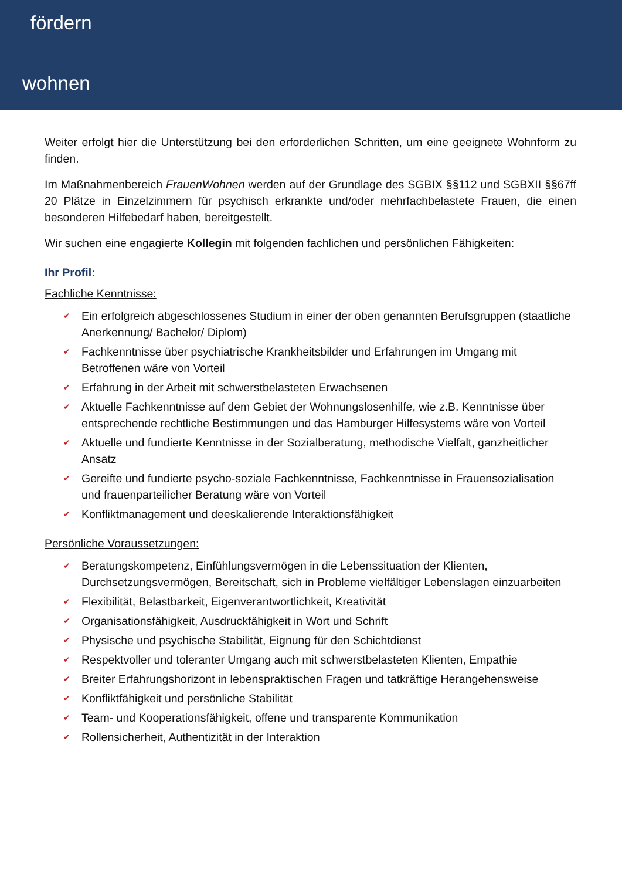fördern
wohnen
Weiter erfolgt hier die Unterstützung bei den erforderlichen Schritten, um eine geeignete Wohnform zu finden.
Im Maßnahmenbereich FrauenWohnen werden auf der Grundlage des SGBIX §§112 und SGBXII §§67ff 20 Plätze in Einzelzimmern für psychisch erkrankte und/oder mehrfachbelastete Frauen, die einen besonderen Hilfebedarf haben, bereitgestellt.
Wir suchen eine engagierte Kollegin mit folgenden fachlichen und persönlichen Fähigkeiten:
Ihr Profil:
Fachliche Kenntnisse:
✔ Ein erfolgreich abgeschlossenes Studium in einer der oben genannten Berufsgruppen (staatliche Anerkennung/ Bachelor/ Diplom)
✔ Fachkenntnisse über psychiatrische Krankheitsbilder und Erfahrungen im Umgang mit Betroffenen wäre von Vorteil
✔ Erfahrung in der Arbeit mit schwerstbelasteten Erwachsenen
✔ Aktuelle Fachkenntnisse auf dem Gebiet der Wohnungslosenhilfe, wie z.B. Kenntnisse über entsprechende rechtliche Bestimmungen und das Hamburger Hilfesystems wäre von Vorteil
✔ Aktuelle und fundierte Kenntnisse in der Sozialberatung, methodische Vielfalt, ganzheitlicher Ansatz
✔ Gereifte und fundierte psycho-soziale Fachkenntnisse, Fachkenntnisse in Frauensozialisation und frauenparteilicher Beratung wäre von Vorteil
✔ Konfliktmanagement und deeskalierende Interaktionsfähigkeit
Persönliche Voraussetzungen:
✔ Beratungskompetenz, Einfühlungsvermögen in die Lebenssituation der Klienten, Durchsetzungsvermögen, Bereitschaft, sich in Probleme vielfältiger Lebenslagen einzuarbeiten
✔ Flexibilität, Belastbarkeit, Eigenverantwortlichkeit, Kreativität
✔ Organisationsfähigkeit, Ausdruckfähigkeit in Wort und Schrift
✔ Physische und psychische Stabilität, Eignung für den Schichtdienst
✔ Respektvoller und toleranter Umgang auch mit schwerstbelasteten Klienten, Empathie
✔ Breiter Erfahrungshorizont in lebenspraktischen Fragen und tatkräftige Herangehensweise
✔ Konfliktfähigkeit und persönliche Stabilität
✔ Team- und Kooperationsfähigkeit, offene und transparente Kommunikation
✔ Rollensicherheit, Authentizität in der Interaktion